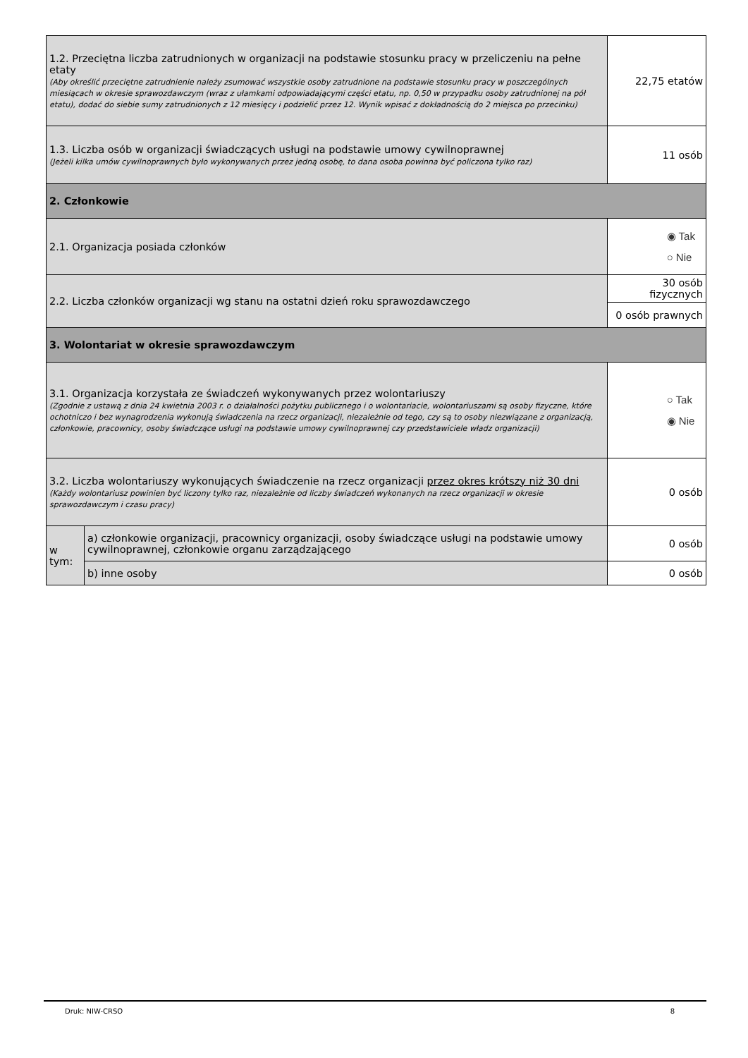| 1.2. Przeciętna liczba zatrudnionych w organizacji na podstawie stosunku pracy w przeliczeniu na pełne etaty (Aby określić przeciętne zatrudnienie należy zsumować wszystkie osoby zatrudnione na podstawie stosunku pracy w poszczególnych miesiącach w okresie sprawozdawczym (wraz z ułamkami odpowiadającymi części etatu, np. 0,50 w przypadku osoby zatrudnionej na pół etatu), dodać do siebie sumy zatrudnionych z 12 miesięcy i podzielić przez 12. Wynik wpisać z dokładnością do 2 miejsca po przecinku) | | | 22,75 etatów |
| 1.3. Liczba osób w organizacji świadczących usługi na podstawie umowy cywilnoprawnej (Jeżeli kilka umów cywilnoprawnych było wykonywanych przez jedną osobę, to dana osoba powinna być policzona tylko raz) | | | 11 osób |
| 2. Członkowie | | | |
| 2.1. Organizacja posiada członków | | | ◉ Tak ○ Nie |
| 2.2. Liczba członków organizacji wg stanu na ostatni dzień roku sprawozdawczego | | 30 osób fizycznych | |
| | | 0 osób prawnych | |
| 3. Wolontariat w okresie sprawozdawczym | | | |
| 3.1. Organizacja korzystała ze świadczeń wykonywanych przez wolontariuszy (Zgodnie z ustawą z dnia 24 kwietnia 2003 r. o działalności pożytku publicznego i o wolontariacie, wolontariuszami są osoby fizyczne, które ochotniczo i bez wynagrodzenia wykonują świadczenia na rzecz organizacji, niezależnie od tego, czy są to osoby niezwiązane z organizacją, członkowie, pracownicy, osoby świadczące usługi na podstawie umowy cywilnoprawnej czy przedstawiciele władz organizacji) | | | ○ Tak ◉ Nie |
| 3.2. Liczba wolontariuszy wykonujących świadczenie na rzecz organizacji przez okres krótszy niż 30 dni (Każdy wolontariusz powinien być liczony tylko raz, niezależnie od liczby świadczeń wykonanych na rzecz organizacji w okresie sprawozdawczym i czasu pracy) | | | 0 osób |
| w tym: | a) członkowie organizacji, pracownicy organizacji, osoby świadczące usługi na podstawie umowy cywilnoprawnej, członkowie organu zarządzającego | | 0 osób |
| | b) inne osoby | | 0 osób |
Druk: NIW-CRSO 8